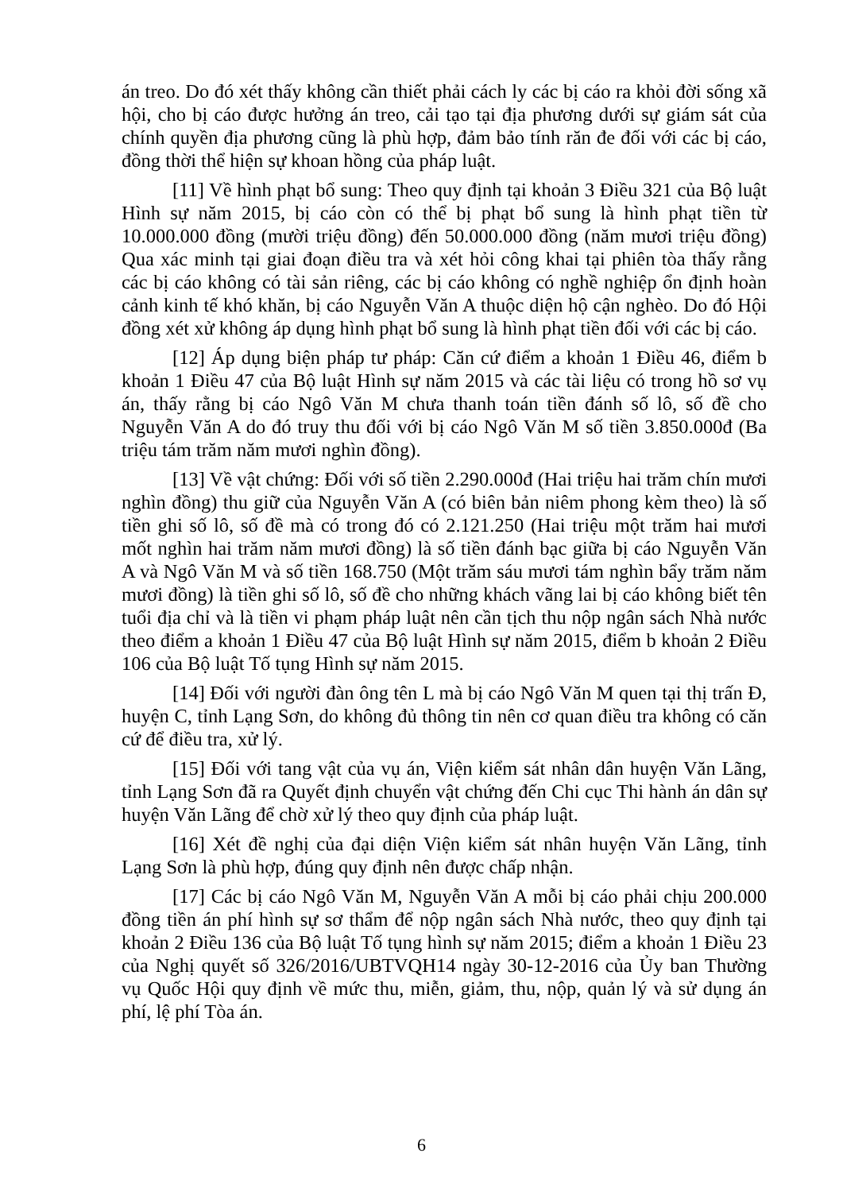án treo. Do đó xét thấy không cần thiết phải cách ly các bị cáo ra khỏi đời sống xã hội, cho bị cáo được hưởng án treo, cải tạo tại địa phương dưới sự giám sát của chính quyền địa phương cũng là phù hợp, đảm bảo tính răn đe đối với các bị cáo, đồng thời thể hiện sự khoan hồng của pháp luật.
[11] Về hình phạt bổ sung: Theo quy định tại khoản 3 Điều 321 của Bộ luật Hình sự năm 2015, bị cáo còn có thể bị phạt bổ sung là hình phạt tiền từ 10.000.000 đồng (mười triệu đồng) đến 50.000.000 đồng (năm mươi triệu đồng) Qua xác minh tại giai đoạn điều tra và xét hỏi công khai tại phiên tòa thấy rằng các bị cáo không có tài sản riêng, các bị cáo không có nghề nghiệp ổn định hoàn cảnh kinh tế khó khăn, bị cáo Nguyễn Văn A thuộc diện hộ cận nghèo. Do đó Hội đồng xét xử không áp dụng hình phạt bổ sung là hình phạt tiền đối với các bị cáo.
[12] Áp dụng biện pháp tư pháp: Căn cứ điểm a khoản 1 Điều 46, điểm b khoản 1 Điều 47 của Bộ luật Hình sự năm 2015 và các tài liệu có trong hồ sơ vụ án, thấy rằng bị cáo Ngô Văn M chưa thanh toán tiền đánh số lô, số đề cho Nguyễn Văn A do đó truy thu đối với bị cáo Ngô Văn M số tiền 3.850.000đ (Ba triệu tám trăm năm mươi nghìn đồng).
[13] Về vật chứng: Đối với số tiền 2.290.000đ (Hai triệu hai trăm chín mươi nghìn đồng) thu giữ của Nguyễn Văn A (có biên bản niêm phong kèm theo) là số tiền ghi số lô, số đề mà có trong đó có 2.121.250 (Hai triệu một trăm hai mươi mốt nghìn hai trăm năm mươi đồng) là số tiền đánh bạc giữa bị cáo Nguyễn Văn A và Ngô Văn M và số tiền 168.750 (Một trăm sáu mươi tám nghìn bẩy trăm năm mươi đồng) là tiền ghi số lô, số đề cho những khách vãng lai bị cáo không biết tên tuổi địa chỉ và là tiền vi phạm pháp luật nên cần tịch thu nộp ngân sách Nhà nước theo điểm a khoản 1 Điều 47 của Bộ luật Hình sự năm 2015, điểm b khoản 2 Điều 106 của Bộ luật Tố tụng Hình sự năm 2015.
[14] Đối với người đàn ông tên L mà bị cáo Ngô Văn M quen tại thị trấn Đ, huyện C, tỉnh Lạng Sơn, do không đủ thông tin nên cơ quan điều tra không có căn cứ để điều tra, xử lý.
[15] Đối với tang vật của vụ án, Viện kiểm sát nhân dân huyện Văn Lãng, tỉnh Lạng Sơn đã ra Quyết định chuyển vật chứng đến Chi cục Thi hành án dân sự huyện Văn Lãng để chờ xử lý theo quy định của pháp luật.
[16] Xét đề nghị của đại diện Viện kiểm sát nhân huyện Văn Lãng, tỉnh Lạng Sơn là phù hợp, đúng quy định nên được chấp nhận.
[17] Các bị cáo Ngô Văn M, Nguyễn Văn A mỗi bị cáo phải chịu 200.000 đồng tiền án phí hình sự sơ thẩm để nộp ngân sách Nhà nước, theo quy định tại khoản 2 Điều 136 của Bộ luật Tố tụng hình sự năm 2015; điểm a khoản 1 Điều 23 của Nghị quyết số 326/2016/UBTVQH14 ngày 30-12-2016 của Ủy ban Thường vụ Quốc Hội quy định về mức thu, miễn, giảm, thu, nộp, quản lý và sử dụng án phí, lệ phí Tòa án.
6